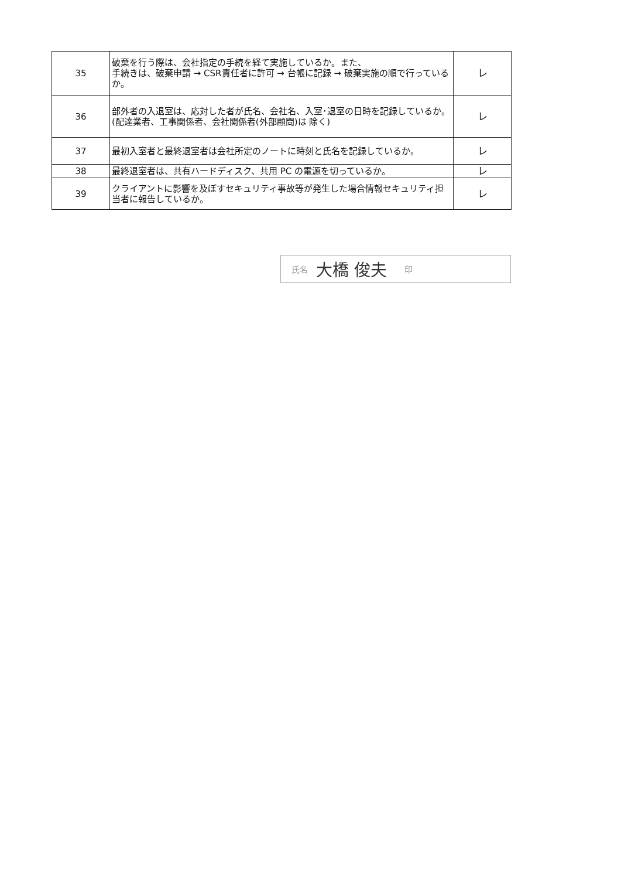| 35 | 破棄を行う際は、会社指定の手続を経て実施しているか。また、 手続きは、破棄申請 → CSR責任者に許可 → 台帳に記録 → 破棄実施の順で行っているか。 | レ |
| 36 | 部外者の入退室は、応対した者が氏名、会社名、入室･退室の日時を記録しているか。(配達業者、工事関係者、会社関係者(外部顧問)は 除く) | レ |
| 37 | 最初入室者と最終退室者は会社所定のノートに時刻と氏名を記録しているか。 | レ |
| 38 | 最終退室者は、共有ハードディスク、共用 PC の電源を切っているか。 | レ |
| 39 | クライアントに影響を及ぼすセキュリティ事故等が発生した場合情報セキュリティ担当者に報告しているか。 | レ |
氏名 大橋 俊夫 印